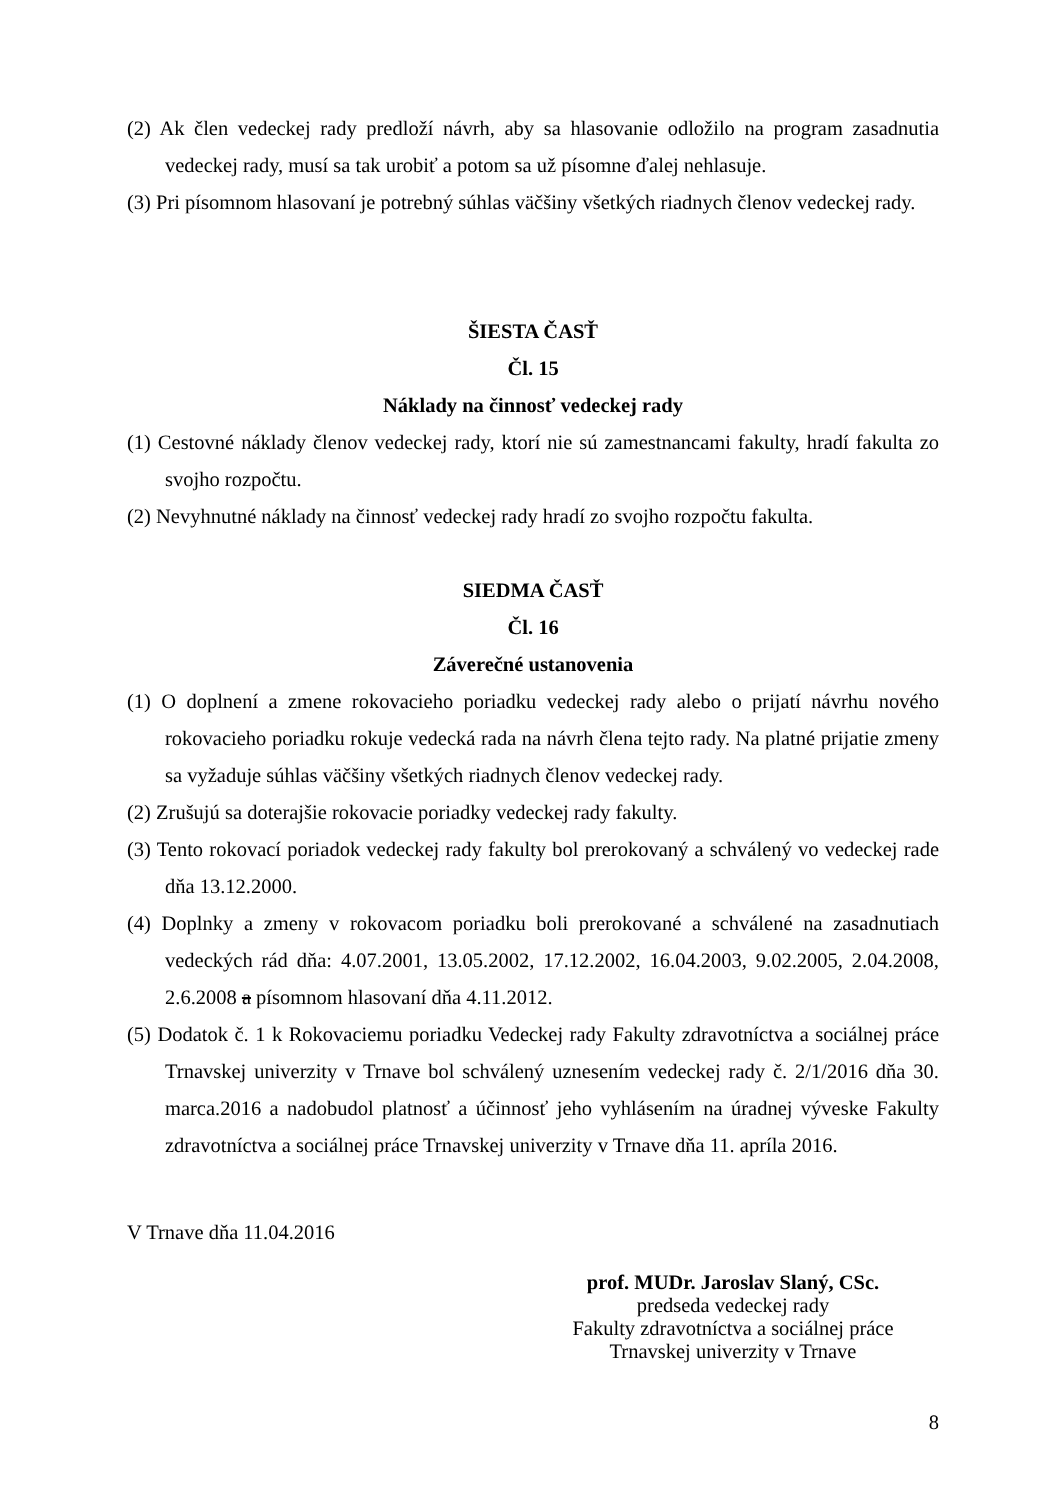(2) Ak člen vedeckej rady predloží návrh, aby sa hlasovanie odložilo na program zasadnutia vedeckej rady, musí sa tak urobiť a potom sa už písomne ďalej nehlasuje.
(3) Pri písomnom hlasovaní je potrebný súhlas väčšiny všetkých riadnych členov vedeckej rady.
ŠIESTA ČASŤ
Čl. 15
Náklady na činnosť vedeckej rady
(1) Cestovné náklady členov vedeckej rady, ktorí nie sú zamestnancami fakulty, hradí fakulta zo svojho rozpočtu.
(2) Nevyhnutné náklady na činnosť vedeckej rady hradí zo svojho rozpočtu fakulta.
SIEDMA ČASŤ
Čl. 16
Záverečné ustanovenia
(1) O doplnení a zmene rokovacieho poriadku vedeckej rady alebo o prijatí návrhu nového rokovacieho poriadku rokuje vedecká rada na návrh člena tejto rady. Na platné prijatie zmeny sa vyžaduje súhlas väčšiny všetkých riadnych členov vedeckej rady.
(2) Zrušujú sa doterajšie rokovacie poriadky vedeckej rady fakulty.
(3) Tento rokovací poriadok vedeckej rady fakulty bol prerokovaný a schválený vo vedeckej rade dňa 13.12.2000.
(4) Doplnky a zmeny v rokovacom poriadku boli prerokované a schválené na zasadnutiach vedeckých rád dňa: 4.07.2001, 13.05.2002, 17.12.2002, 16.04.2003, 9.02.2005, 2.04.2008, 2.6.2008 a písomnom hlasovaní dňa 4.11.2012.
(5) Dodatok č. 1 k Rokovaciemu poriadku Vedeckej rady Fakulty zdravotníctva a sociálnej práce Trnavskej univerzity v Trnave bol schválený uznesením vedeckej rady č. 2/1/2016 dňa 30. marca.2016 a nadobudol platnosť a účinnosť jeho vyhlásením na úradnej výveske Fakulty zdravotníctva a sociálnej práce Trnavskej univerzity v Trnave dňa 11. apríla 2016.
V Trnave dňa 11.04.2016
prof. MUDr. Jaroslav Slaný, CSc.
predseda vedeckej rady
Fakulty zdravotníctva a sociálnej práce
Trnavskej univerzity v Trnave
8